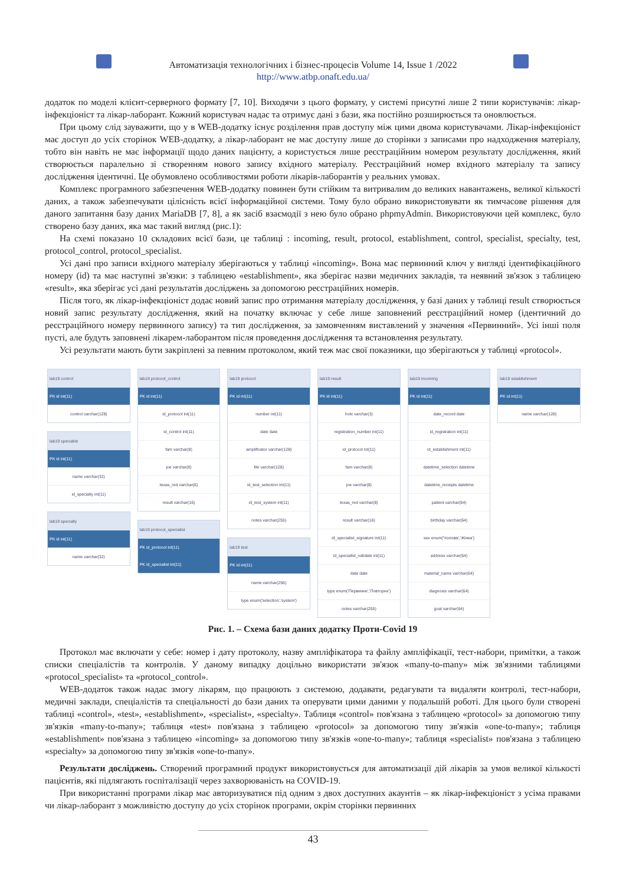Автоматизація технологічних і бізнес-процесів Volume 14, Issue 1 /2022
http://www.atbp.onaft.edu.ua/
додаток по моделі клієнт-серверного формату [7, 10]. Виходячи з цього формату, у системі присутні лише 2 типи користувачів: лікар-інфекціоніст та лікар-лаборант. Кожний користувач надає та отримує дані з бази, яка постійно розширюється та оновлюється.
При цьому слід зауважити, що у в WEB-додатку існує розділення прав доступу між цими двома користувачами. Лікар-інфекціоніст має доступ до усіх сторінок WEB-додатку, а лікар-лаборант не має доступу лише до сторінки з записами про надходження матеріалу, тобто він навіть не має інформації щодо даних пацієнту, а користується лише реєстраційним номером результату дослідження, який створюється паралельно зі створенням нового запису вхідного матеріалу. Реєстраційний номер вхідного матеріалу та запису дослідження ідентичні. Це обумовлено особливостями роботи лікарів-лаборантів у реальних умовах.
Комплекс програмного забезпечення WEB-додатку повинен бути стійким та витривалим до великих навантажень, великої кількості даних, а також забезпечувати цілісність всієї інформаційної системи. Тому було обрано використовувати як тимчасове рішення для даного запитання базу даних MariaDB [7, 8], а як засіб взаємодії з нею було обрано phpmyAdmin. Використовуючи цей комплекс, було створено базу даних, яка має такий вигляд (рис.1):
На схемі показано 10 складових всієї бази, це таблиці : incoming, result, protocol, establishment, control, specialist, specialty, test, protocol_control, protocol_specialist.
Усі дані про записи вхідного матеріалу зберігаються у таблиці «incoming». Вона має первинний ключ у вигляді ідентифікаційного номеру (id) та має наступні зв'язки: з таблицею «establishment», яка зберігає назви медичних закладів, та неявний зв'язок з таблицею «result», яка зберігає усі дані результатів досліджень за допомогою реєстраційних номерів.
Після того, як лікар-інфекціоніст додає новий запис про отримання матеріалу дослідження, у базі даних у таблиці result створюється новий запис результату дослідження, який на початку включає у себе лише заповнений реєстраційний номер (ідентичний до реєстраційного номеру первинного запису) та тип дослідження, за замовченням виставлений у значення «Первинний». Усі інші поля пусті, але будуть заповнені лікарем-лаборантом після проведення дослідження та встановлення результату.
Усі результати мають бути закріплені за певним протоколом, який теж має свої показники, що зберігаються у таблиці «protocol».
lab19 control
PK id int(11)
control varchar(128)
lab19 specialist
PK id int(11)
name varchar(32)
id_specialty int(11)
lab19 specialty
PK id int(11)
name varchar(32)
lab19 protocol_control
PK id int(11)
id_protocol int(11)
id_control int(11)
fam varchar(8)
joe varchar(8)
texas_red varchar(8)
result varchar(16)
lab19 protocol_specialist
PK id_protocol int(11)
PK id_specialist int(11)
lab19 protocol
PK id int(11)
number int(11)
date date
amplificator varchar(128)
file varchar(128)
id_test_selection int(11)
id_test_system int(11)
notes varchar(255)
lab19 test
PK id int(11)
name varchar(256)
type enum('selection','system')
lab19 result
PK id int(11)
hole varchar(3)
registration_number int(11)
id_protocol int(11)
fam varchar(8)
joe varchar(8)
texas_red varchar(8)
result varchar(16)
id_specialist_signature int(11)
id_specialist_validate int(11)
date date
type enum('Первинне','Повторне')
notes varchar(255)
lab19 incoming
PK id int(11)
date_record date
id_registration int(11)
id_establishment int(11)
datetime_selection datetime
datetime_receipts datetime
patient varchar(64)
birthday varchar(64)
sex enum('Чоловік','Жінка')
address varchar(64)
material_name varchar(64)
diagnosis varchar(64)
goal varchar(64)
lab19 establishment
PK id int(11)
name varchar(128)
Рис. 1. – Схема бази даних додатку Проти-Covid 19
Протокол має включати у себе: номер і дату протоколу, назву ампліфікатора та файлу ампліфікації, тест-набори, примітки, а також списки спеціалістів та контролів. У даному випадку доцільно використати зв'язок «many-to-many» між зв'язними таблицями «protocol_specialist» та «protocol_control».
WEB-додаток також надає змогу лікарям, що працюють з системою, додавати, редагувати та видаляти контролі, тест-набори, медичні заклади, спеціалістів та спеціальності до бази даних та оперувати цими даними у подальшій роботі. Для цього були створені таблиці «control», «test», «establishment», «specialist», «specialty». Таблиця «control» пов'язана з таблицею «protocol» за допомогою типу зв'язків «many-to-many»; таблиця «test» пов'язана з таблицею «protocol» за допомогою типу зв'язків «one-to-many»; таблиця «establishment» пов'язана з таблицею «incoming» за допомогою типу зв'язків «one-to-many»; таблиця «specialist» пов'язана з таблицею «specialty» за допомогою типу зв'язків «one-to-many».
Результати досліджень. Створений програмний продукт використовується для автоматизації дій лікарів за умов великої кількості пацієнтів, які підлягають госпіталізації через захворюваність на COVID-19.
При використанні програми лікар має авторизуватися під одним з двох доступних акаунтів – як лікар-інфекціоніст з усіма правами чи лікар-лаборант з можливістю доступу до усіх сторінок програми, окрім сторінки первинних
43